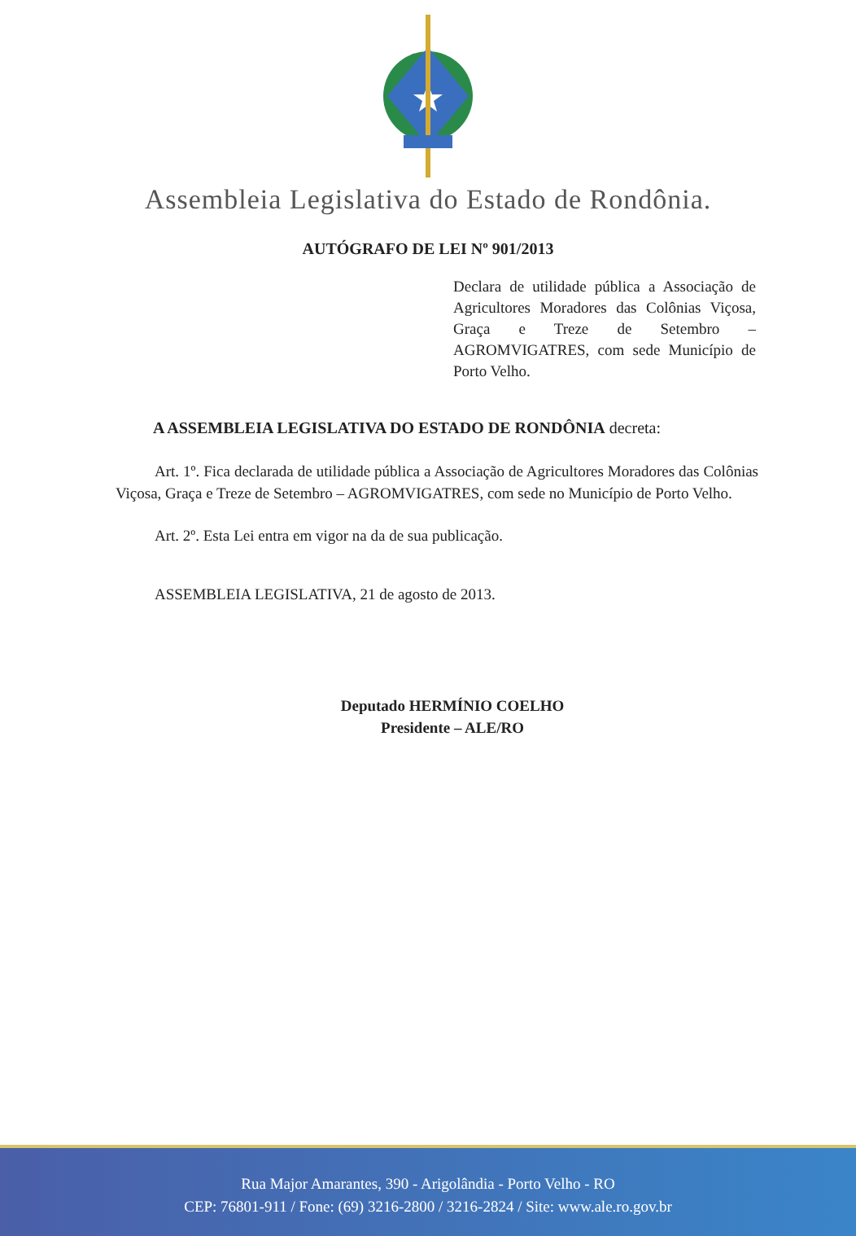Assembleia Legislativa do Estado de Rondônia.
AUTÓGRAFO DE LEI Nº 901/2013
Declara de utilidade pública a Associação de Agricultores Moradores das Colônias Viçosa, Graça e Treze de Setembro – AGROMVIGATRES, com sede Município de Porto Velho.
A ASSEMBLEIA LEGISLATIVA DO ESTADO DE RONDÔNIA decreta:
Art. 1º. Fica declarada de utilidade pública a Associação de Agricultores Moradores das Colônias Viçosa, Graça e Treze de Setembro – AGROMVIGATRES, com sede no Município de Porto Velho.
Art. 2º. Esta Lei entra em vigor na da de sua publicação.
ASSEMBLEIA LEGISLATIVA, 21 de agosto de 2013.
Deputado HERMÍNIO COELHO
Presidente – ALE/RO
Rua Major Amarantes, 390 - Arigolândia - Porto Velho - RO
CEP: 76801-911 / Fone: (69) 3216-2800 / 3216-2824 / Site: www.ale.ro.gov.br